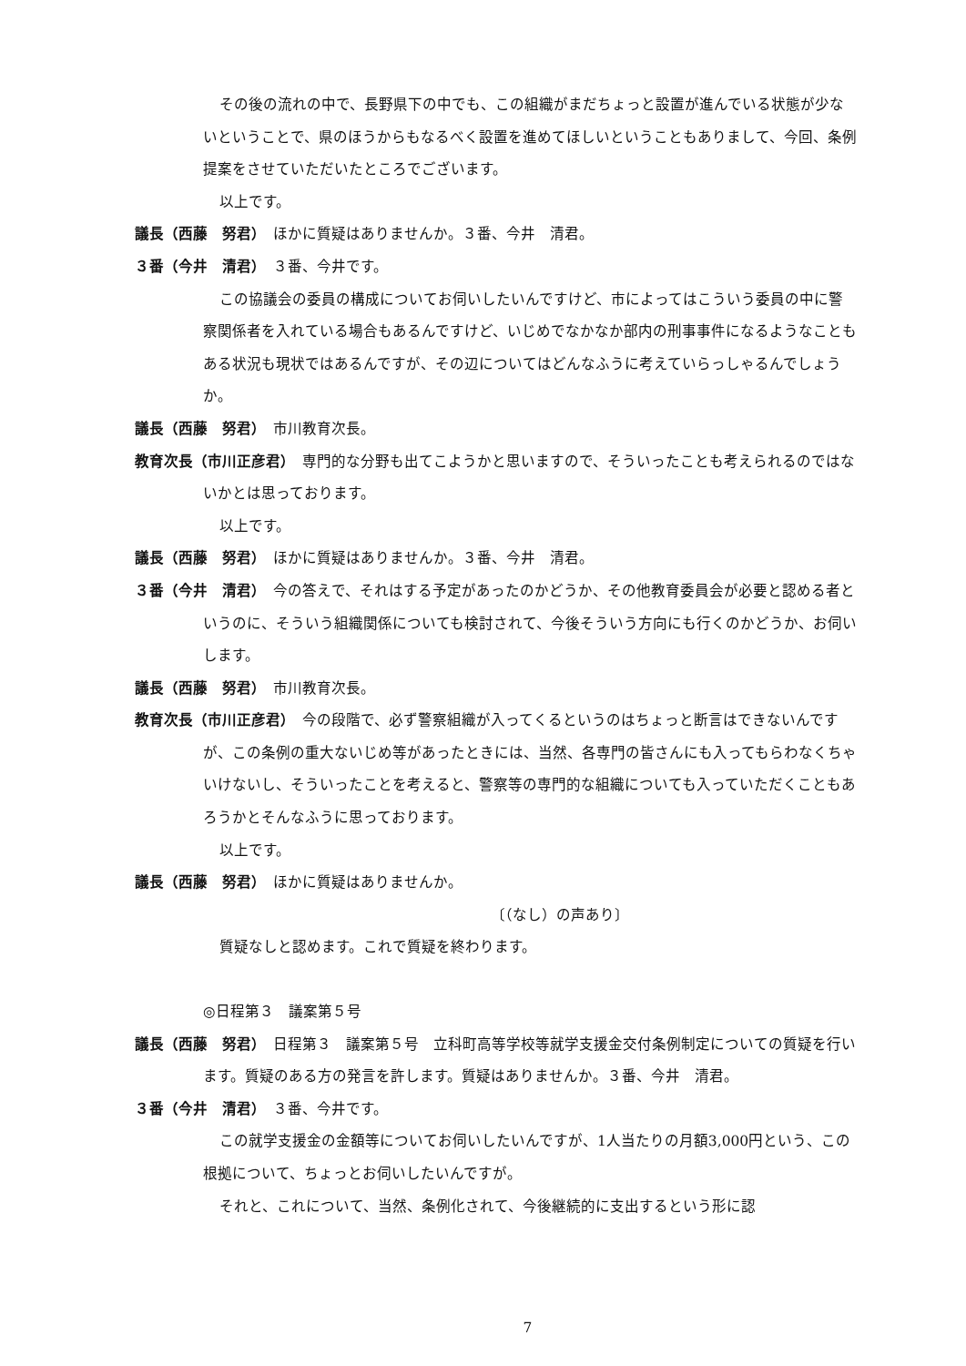その後の流れの中で、長野県下の中でも、この組織がまだちょっと設置が進んでいる状態が少ないということで、県のほうからもなるべく設置を進めてほしいということもありまして、今回、条例提案をさせていただいたところでございます。
以上です。
議長（西藤　努君）　ほかに質疑はありませんか。３番、今井　清君。
３番（今井　清君）　３番、今井です。
この協議会の委員の構成についてお伺いしたいんですけど、市によってはこういう委員の中に警察関係者を入れている場合もあるんですけど、いじめでなかなか部内の刑事事件になるようなこともある状況も現状ではあるんですが、その辺についてはどんなふうに考えていらっしゃるんでしょうか。
議長（西藤　努君）　市川教育次長。
教育次長（市川正彦君）　専門的な分野も出てこようかと思いますので、そういったことも考えられるのではないかとは思っております。
以上です。
議長（西藤　努君）　ほかに質疑はありませんか。３番、今井　清君。
３番（今井　清君）　今の答えで、それはする予定があったのかどうか、その他教育委員会が必要と認める者というのに、そういう組織関係についても検討されて、今後そういう方向にも行くのかどうか、お伺いします。
議長（西藤　努君）　市川教育次長。
教育次長（市川正彦君）　今の段階で、必ず警察組織が入ってくるというのはちょっと断言はできないんですが、この条例の重大ないじめ等があったときには、当然、各専門の皆さんにも入ってもらわなくちゃいけないし、そういったことを考えると、警察等の専門的な組織についても入っていただくこともあろうかとそんなふうに思っております。
以上です。
議長（西藤　努君）　ほかに質疑はありませんか。
〔（なし）の声あり〕
質疑なしと認めます。これで質疑を終わります。
◎日程第３　議案第５号
議長（西藤　努君）　日程第３　議案第５号　立科町高等学校等就学支援金交付条例制定についての質疑を行います。質疑のある方の発言を許します。質疑はありませんか。３番、今井　清君。
３番（今井　清君）　３番、今井です。
この就学支援金の金額等についてお伺いしたいんですが、1人当たりの月額3,000円という、この根拠について、ちょっとお伺いしたいんですが。
それと、これについて、当然、条例化されて、今後継続的に支出するという形に認
7